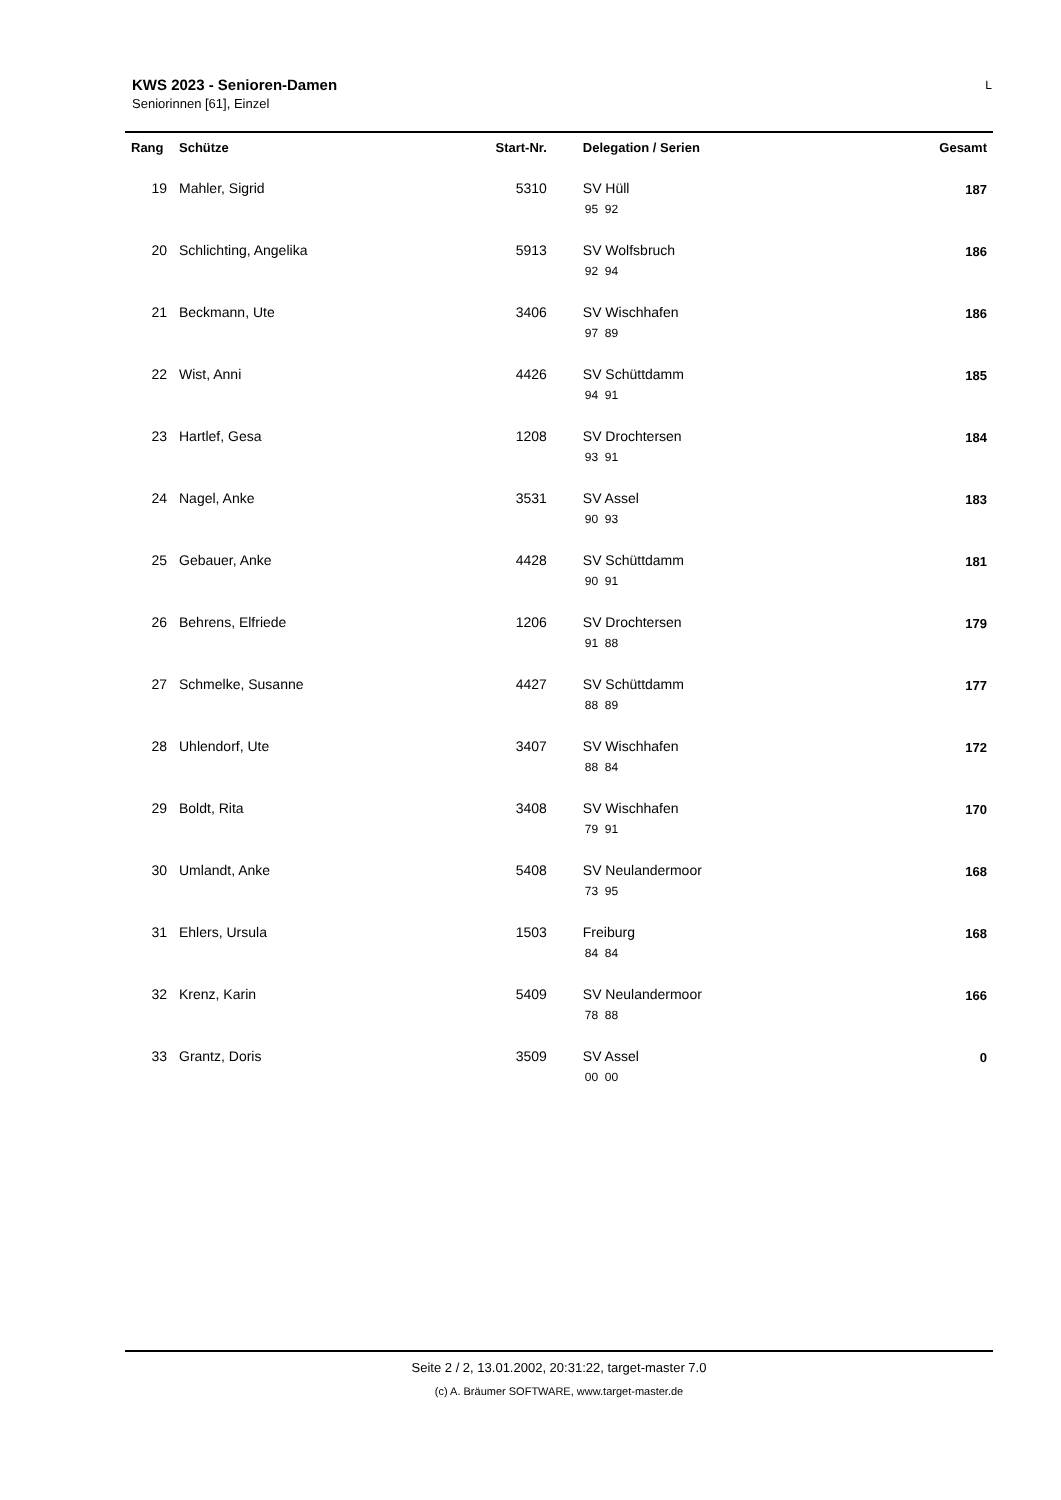KWS 2023 - Senioren-Damen
Seniorinnen [61], Einzel
L
| Rang | Schütze | Start-Nr. | Delegation / Serien | Gesamt |
| --- | --- | --- | --- | --- |
| 19 | Mahler, Sigrid | 5310 | SV Hüll 95 92 | 187 |
| 20 | Schlichting, Angelika | 5913 | SV Wolfsbruch 92 94 | 186 |
| 21 | Beckmann, Ute | 3406 | SV Wischhafen 97 89 | 186 |
| 22 | Wist, Anni | 4426 | SV Schüttdamm 94 91 | 185 |
| 23 | Hartlef, Gesa | 1208 | SV Drochtersen 93 91 | 184 |
| 24 | Nagel, Anke | 3531 | SV Assel 90 93 | 183 |
| 25 | Gebauer, Anke | 4428 | SV Schüttdamm 90 91 | 181 |
| 26 | Behrens, Elfriede | 1206 | SV Drochtersen 91 88 | 179 |
| 27 | Schmelke, Susanne | 4427 | SV Schüttdamm 88 89 | 177 |
| 28 | Uhlendorf, Ute | 3407 | SV Wischhafen 88 84 | 172 |
| 29 | Boldt, Rita | 3408 | SV Wischhafen 79 91 | 170 |
| 30 | Umlandt, Anke | 5408 | SV Neulandermoor 73 95 | 168 |
| 31 | Ehlers, Ursula | 1503 | Freiburg 84 84 | 168 |
| 32 | Krenz, Karin | 5409 | SV Neulandermoor 78 88 | 166 |
| 33 | Grantz, Doris | 3509 | SV Assel 00 00 | 0 |
Seite 2 / 2, 13.01.2002, 20:31:22, target-master 7.0
(c) A. Bräumer SOFTWARE, www.target-master.de